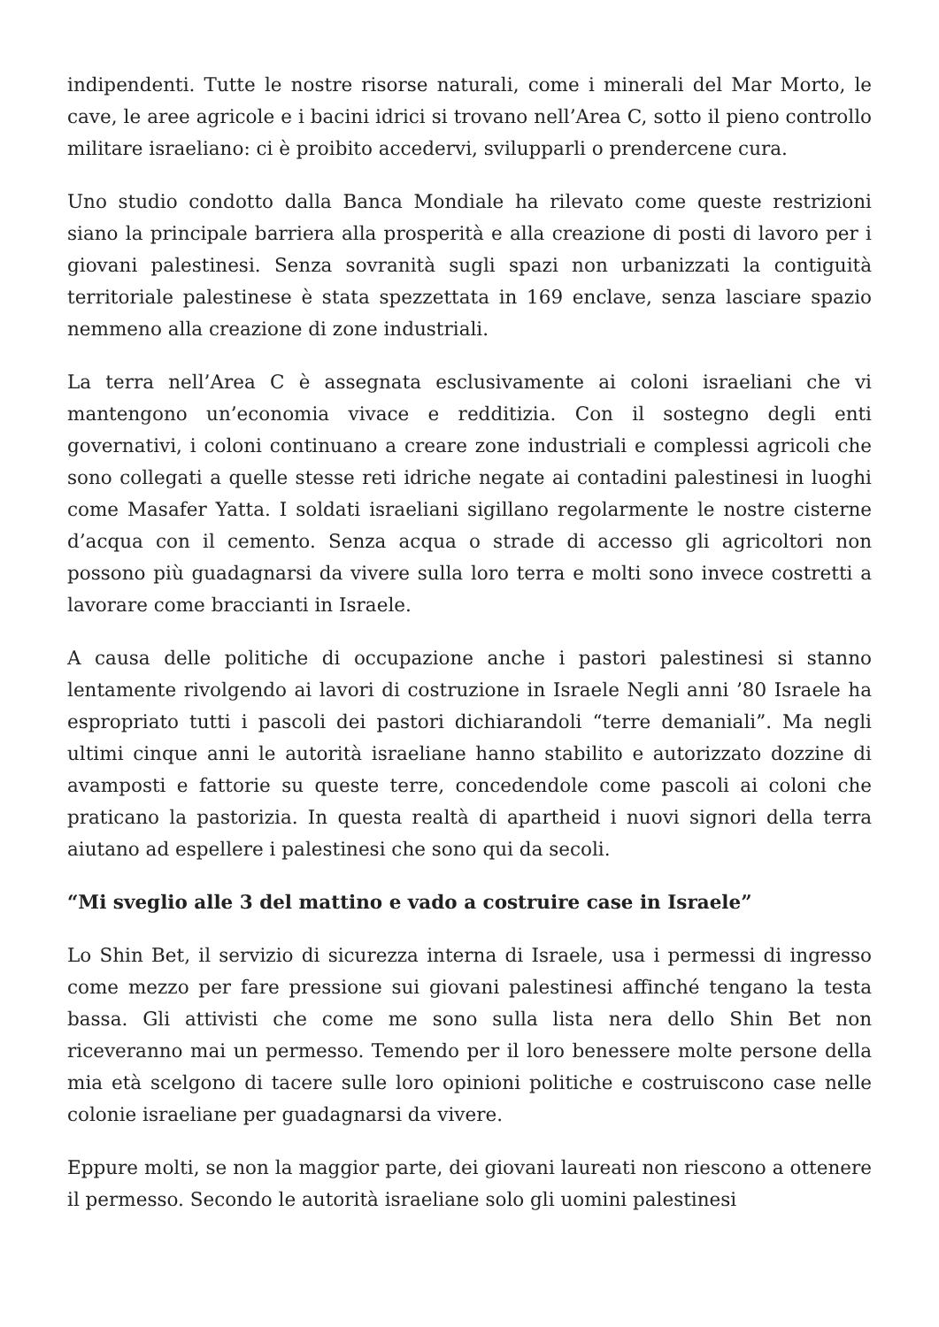indipendenti. Tutte le nostre risorse naturali, come i minerali del Mar Morto, le cave, le aree agricole e i bacini idrici si trovano nell’Area C, sotto il pieno controllo militare israeliano: ci è proibito accedervi, svilupparli o prendercene cura.
Uno studio condotto dalla Banca Mondiale ha rilevato come queste restrizioni siano la principale barriera alla prosperità e alla creazione di posti di lavoro per i giovani palestinesi. Senza sovranità sugli spazi non urbanizzati la contiguità territoriale palestinese è stata spezzettata in 169 enclave, senza lasciare spazio nemmeno alla creazione di zone industriali.
La terra nell’Area C è assegnata esclusivamente ai coloni israeliani che vi mantengono un’economia vivace e redditizia. Con il sostegno degli enti governativi, i coloni continuano a creare zone industriali e complessi agricoli che sono collegati a quelle stesse reti idriche negate ai contadini palestinesi in luoghi come Masafer Yatta. I soldati israeliani sigillano regolarmente le nostre cisterne d’acqua con il cemento. Senza acqua o strade di accesso gli agricoltori non possono più guadagnarsi da vivere sulla loro terra e molti sono invece costretti a lavorare come braccianti in Israele.
A causa delle politiche di occupazione anche i pastori palestinesi si stanno lentamente rivolgendo ai lavori di costruzione in Israele Negli anni ’80 Israele ha espropriato tutti i pascoli dei pastori dichiarandoli “terre demaniali”. Ma negli ultimi cinque anni le autorità israeliane hanno stabilito e autorizzato dozzine di avamposti e fattorie su queste terre, concedendole come pascoli ai coloni che praticano la pastorizia. In questa realtà di apartheid i nuovi signori della terra aiutano ad espellere i palestinesi che sono qui da secoli.
“Mi sveglio alle 3 del mattino e vado a costruire case in Israele”
Lo Shin Bet, il servizio di sicurezza interna di Israele, usa i permessi di ingresso come mezzo per fare pressione sui giovani palestinesi affinché tengano la testa bassa. Gli attivisti che come me sono sulla lista nera dello Shin Bet non riceveranno mai un permesso. Temendo per il loro benessere molte persone della mia età scelgono di tacere sulle loro opinioni politiche e costruiscono case nelle colonie israeliane per guadagnarsi da vivere.
Eppure molti, se non la maggior parte, dei giovani laureati non riescono a ottenere il permesso. Secondo le autorità israeliane solo gli uomini palestinesi